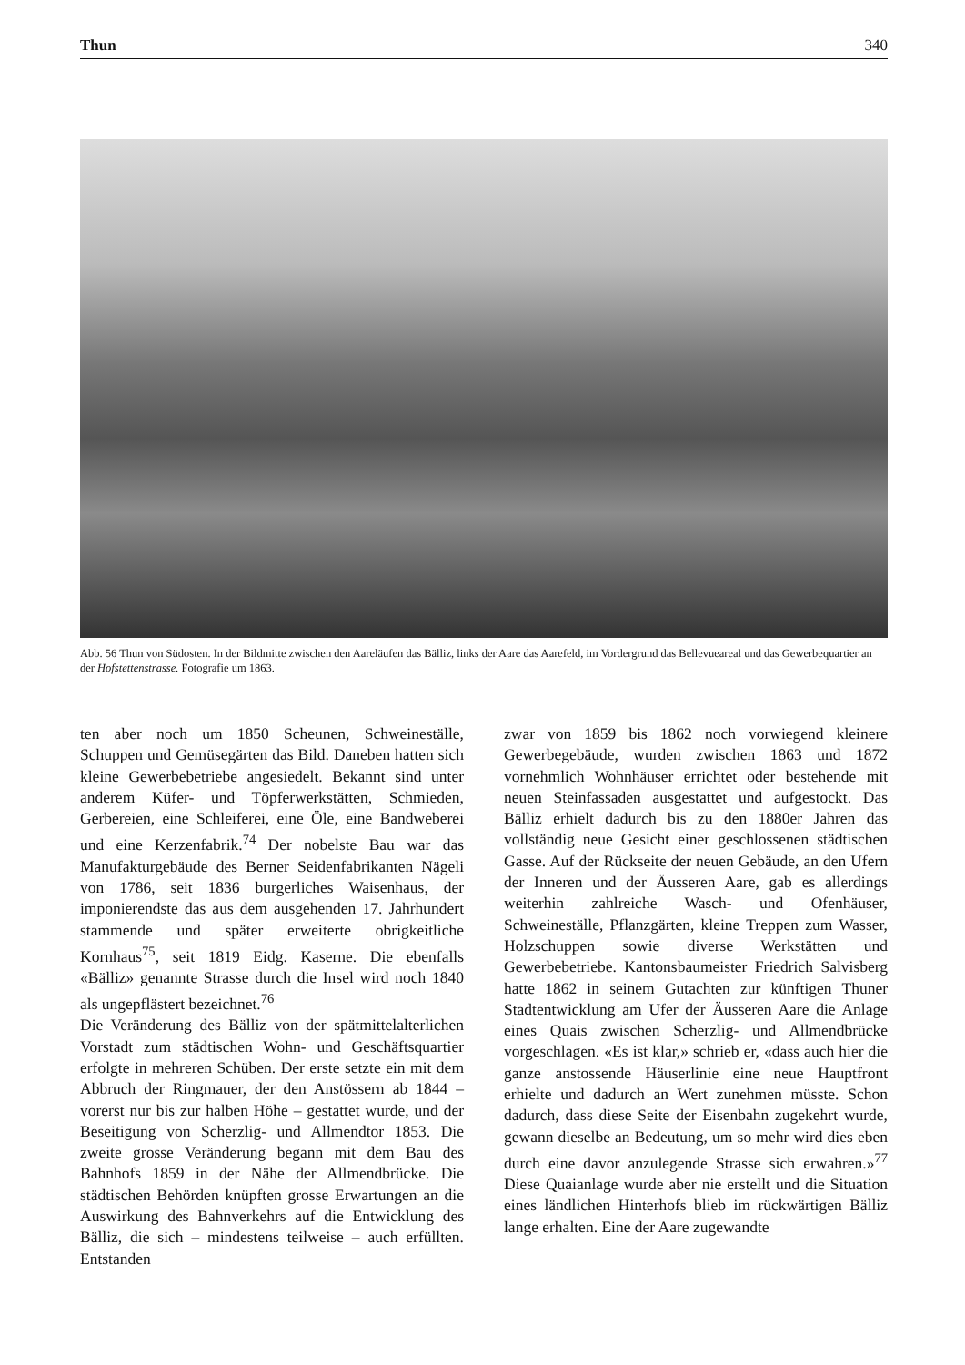Thun 340
Abb. 56 Thun von Südosten. In der Bildmitte zwischen den Aareläufen das Bälliz, links der Aare das Aarefeld, im Vordergrund das Bellevueareal und das Gewerbequartier an der Hofstettenstrasse. Fotografie um 1863.
ten aber noch um 1850 Scheunen, Schweineställe, Schuppen und Gemüsegärten das Bild. Daneben hatten sich kleine Gewerbebetriebe angesiedelt. Bekannt sind unter anderem Küfer- und Töpferwerkstätten, Schmieden, Gerbereien, eine Schleiferei, eine Öle, eine Bandweberei und eine Kerzenfabrik.<sup>74</sup> Der nobelste Bau war das Manufakturgebäude des Berner Seidenfabrikanten Nägeli von 1786, seit 1836 burgerliches Waisenhaus, der imponierendste das aus dem ausgehenden 17. Jahrhundert stammende und später erweiterte obrigkeitliche Kornhaus<sup>75</sup>, seit 1819 Eidg. Kaserne. Die ebenfalls «Bälliz» genannte Strasse durch die Insel wird noch 1840 als ungepflästert bezeichnet.<sup>76</sup>
Die Veränderung des Bälliz von der spätmittelalterlichen Vorstadt zum städtischen Wohn- und Geschäftsquartier erfolgte in mehreren Schüben. Der erste setzte ein mit dem Abbruch der Ringmauer, der den Anstössern ab 1844 – vorerst nur bis zur halben Höhe – gestattet wurde, und der Beseitigung von Scherzlig- und Allmendtor 1853. Die zweite grosse Veränderung begann mit dem Bau des Bahnhofs 1859 in der Nähe der Allmendbrücke. Die städtischen Behörden knüpften grosse Erwartungen an die Auswirkung des Bahnverkehrs auf die Entwicklung des Bälliz, die sich – mindestens teilweise – auch erfüllten. Entstanden
zwar von 1859 bis 1862 noch vorwiegend kleinere Gewerbegebäude, wurden zwischen 1863 und 1872 vornehmlich Wohnhäuser errichtet oder bestehende mit neuen Steinfassaden ausgestattet und aufgestockt. Das Bälliz erhielt dadurch bis zu den 1880er Jahren das vollständig neue Gesicht einer geschlossenen städtischen Gasse. Auf der Rückseite der neuen Gebäude, an den Ufern der Inneren und der Äusseren Aare, gab es allerdings weiterhin zahlreiche Wasch- und Ofenhäuser, Schweineställe, Pflanzgärten, kleine Treppen zum Wasser, Holzschuppen sowie diverse Werkstätten und Gewerbebetriebe. Kantonsbaumeister Friedrich Salvisberg hatte 1862 in seinem Gutachten zur künftigen Thuner Stadtentwicklung am Ufer der Äusseren Aare die Anlage eines Quais zwischen Scherzlig- und Allmendbrücke vorgeschlagen. «Es ist klar,» schrieb er, «dass auch hier die ganze anstossende Häuserlinie eine neue Hauptfront erhielte und dadurch an Wert zunehmen müsste. Schon dadurch, dass diese Seite der Eisenbahn zugekehrt wurde, gewann dieselbe an Bedeutung, um so mehr wird dies eben durch eine davor anzulegende Strasse sich erwahren.»<sup>77</sup> Diese Quaianlage wurde aber nie erstellt und die Situation eines ländlichen Hinterhofs blieb im rückwärtigen Bälliz lange erhalten. Eine der Aare zugewandte